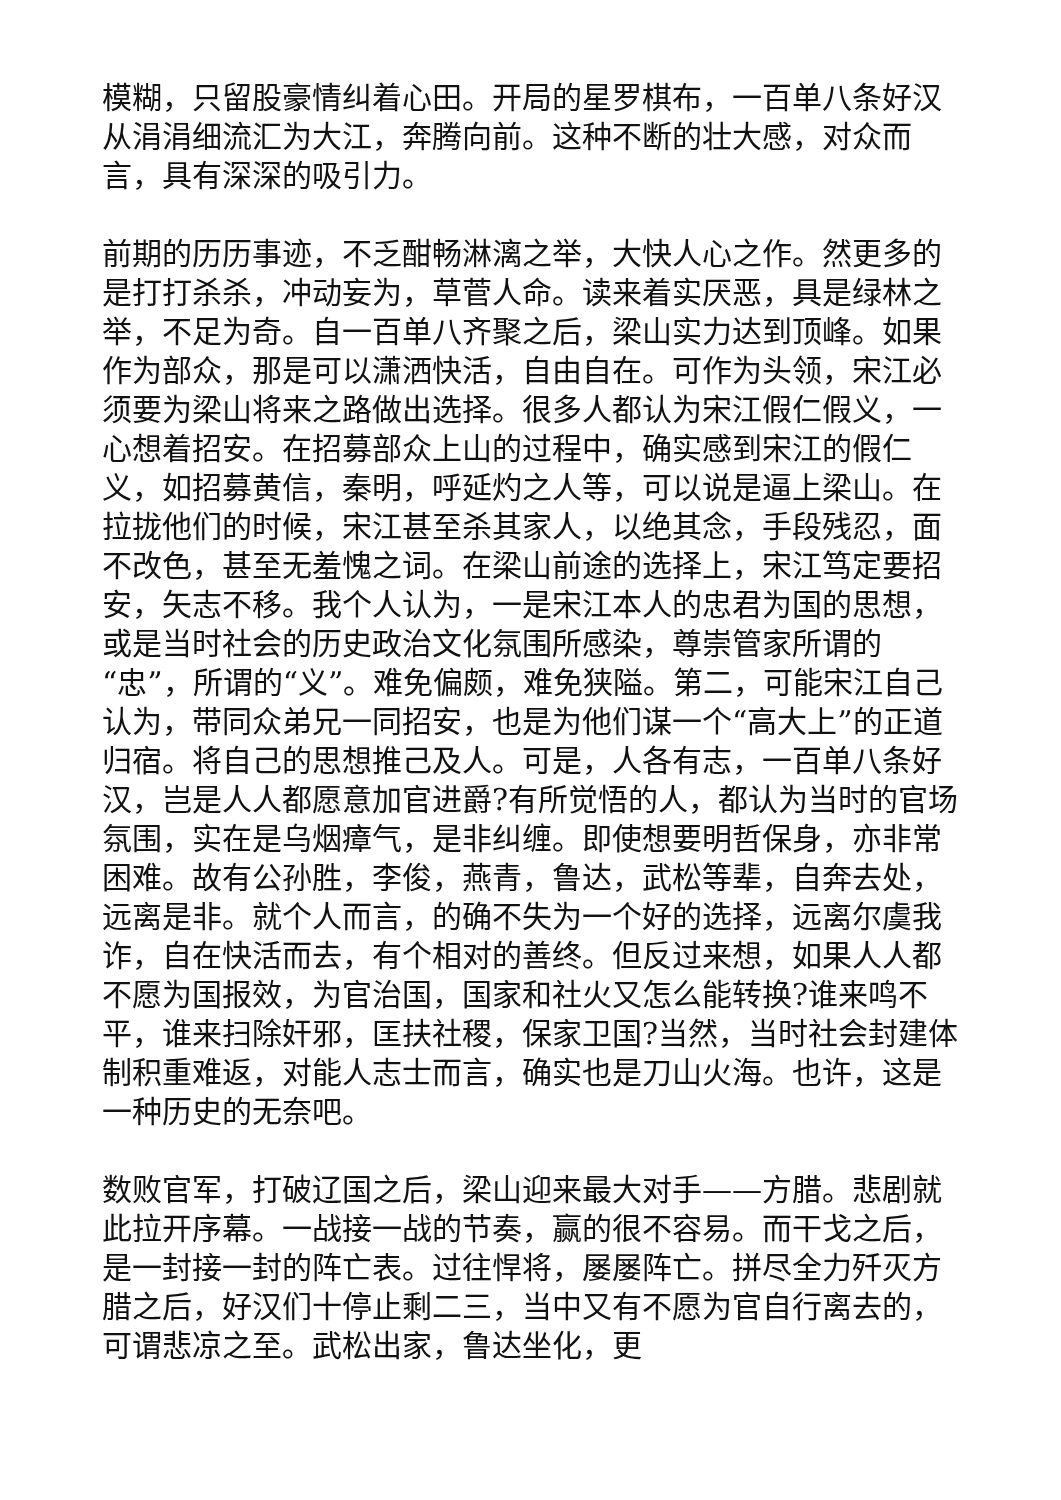模糊，只留股豪情纠着心田。开局的星罗棋布，一百单八条好汉从涓涓细流汇为大江，奔腾向前。这种不断的壮大感，对众而言，具有深深的吸引力。
前期的历历事迹，不乏酣畅淋漓之举，大快人心之作。然更多的是打打杀杀，冲动妄为，草菅人命。读来着实厌恶，具是绿林之举，不足为奇。自一百单八齐聚之后，梁山实力达到顶峰。如果作为部众，那是可以潇洒快活，自由自在。可作为头领，宋江必须要为梁山将来之路做出选择。很多人都认为宋江假仁假义，一心想着招安。在招募部众上山的过程中，确实感到宋江的假仁义，如招募黄信，秦明，呼延灼之人等，可以说是逼上梁山。在拉拢他们的时候，宋江甚至杀其家人，以绝其念，手段残忍，面不改色，甚至无羞愧之词。在梁山前途的选择上，宋江笃定要招安，矢志不移。我个人认为，一是宋江本人的忠君为国的思想，或是当时社会的历史政治文化氛围所感染，尊崇管家所谓的“忠”，所谓的“义”。难免偏颇，难免狭隘。第二，可能宋江自己认为，带同众弟兄一同招安，也是为他们谋一个“高大上”的正道归宿。将自己的思想推己及人。可是，人各有志，一百单八条好汉，岂是人人都愿意加官进爵?有所觉悟的人，都认为当时的官场氛围，实在是乌烟瘴气，是非纠缠。即使想要明哲保身，亦非常困难。故有公孙胜，李俊，燕青，鲁达，武松等辈，自奔去处，远离是非。就个人而言，的确不失为一个好的选择，远离尔虞我诈，自在快活而去，有个相对的善终。但反过来想，如果人人都不愿为国报效，为官治国，国家和社火又怎么能转换?谁来鸣不平，谁来扫除奸邪，匡扶社稷，保家卫国?当然，当时社会封建体制积重难返，对能人志士而言，确实也是刀山火海。也许，这是一种历史的无奈吧。
数败官军，打破辽国之后，梁山迎来最大对手——方腊。悲剧就此拉开序幕。一战接一战的节奏，赢的很不容易。而干戈之后，是一封接一封的阵亡表。过往悍将，屡屡阵亡。拼尽全力歼灭方腊之后，好汉们十停止剩二三，当中又有不愿为官自行离去的，可谓悲凉之至。武松出家，鲁达坐化，更